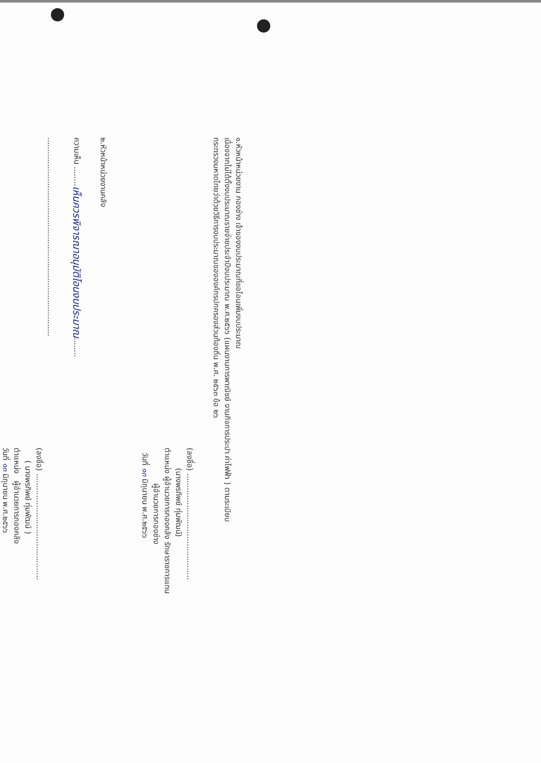๑.หัวหน้าหน่วยงาน กองช่าง เจ้าของงบประมาณที่ขอโอนเพิ่มงบประมาณ
เนื่องจากไม่ได้ตั้งงบประมาณรายจ่ายประจำปีงบประมาณ พ.ศ.๒๕๖๖ (แผนงานการพาณิชย์ งานกิจการประปา ค่าไฟฟ้า ) ตามระเบียบ
กระทรวงมหาดไทยว่าด้วยวิธีการงบประมาณขององค์กรปกครองส่วนท้องถิ่น พ.ศ. ๒๕๖๓ ข้อ ๒๖
(ลงชื่อ) ............................................
(นางพรทิพย์ ทุ่มพัฒน์)
ตำแหน่ง ผู้อำนวยการกองคลัง รักษาราชการแทน
ผู้อำนวยการกองช่าง
วันที่ ๑๓ มิถุนายน พ.ศ.๒๕๖๖
๒.หัวหน้าหน่วยงานคลัง
ความเห็น ........เห็นควรพิจารณาอนุมัติโอนงบประมาณ........
..................................................................................
(ลงชื่อ) ............................................
( นางพรทิพย์ ทุ่มพัฒน์ )
ตำแหน่ง ผู้อำนวยการกองคลัง
วันที่ ๑๓ มิถุนายน พ.ศ.๒๕๖๖